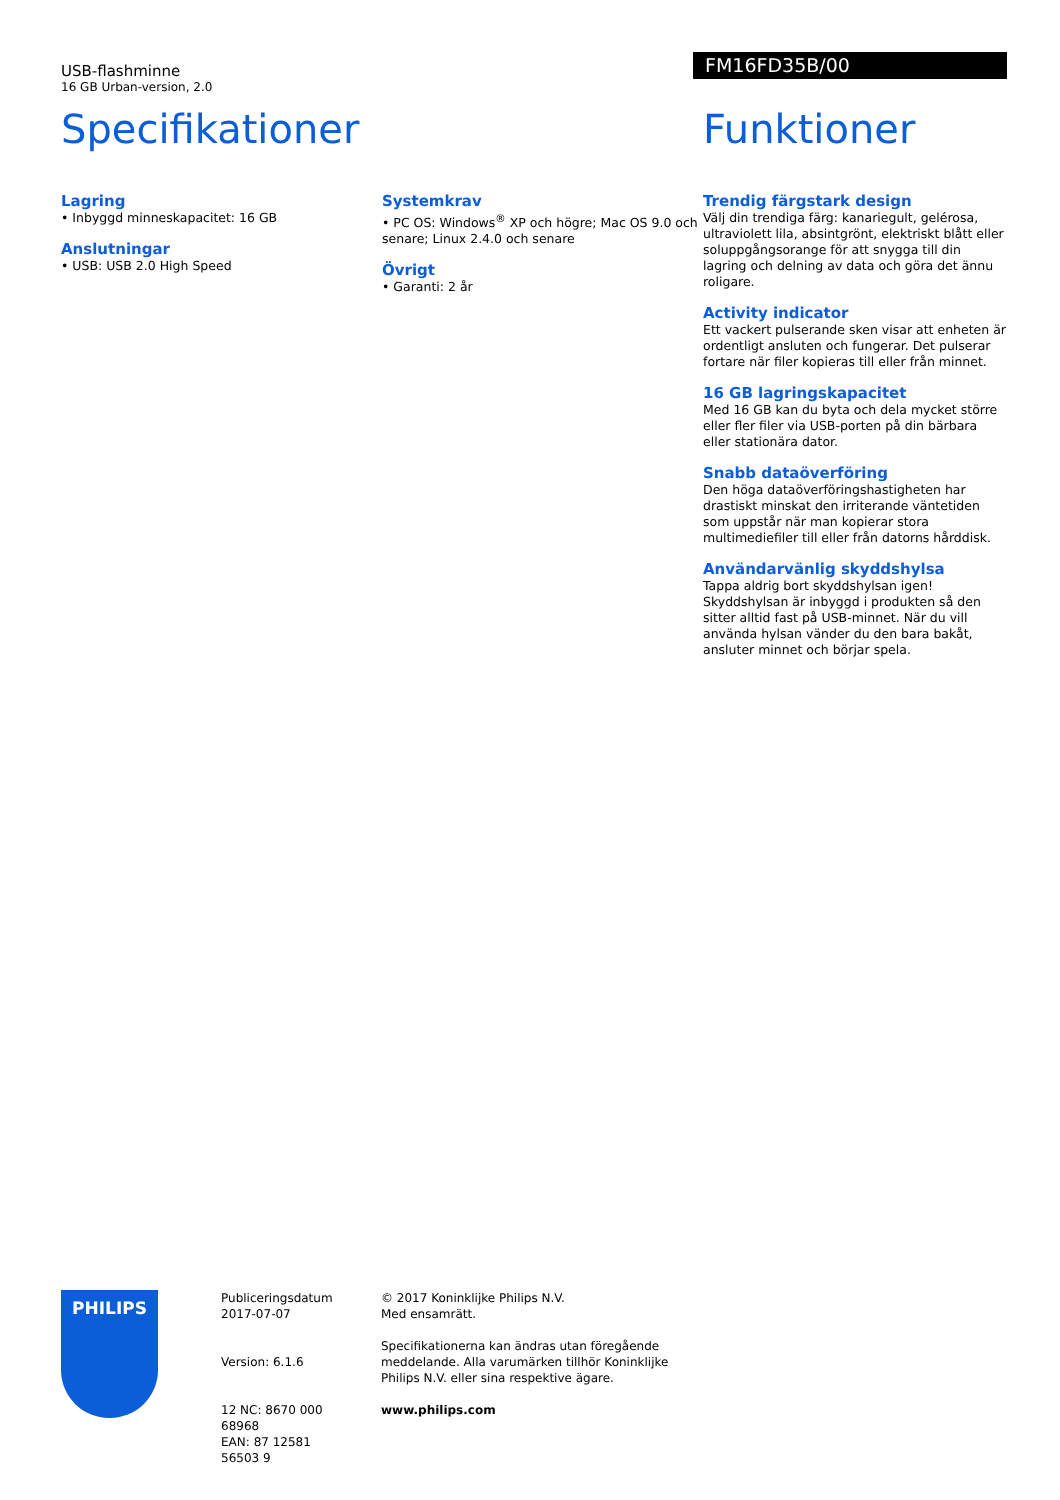USB-flashminne
16 GB Urban-version, 2.0
FM16FD35B/00
Specifikationer
Lagring
• Inbyggd minneskapacitet: 16 GB
Anslutningar
• USB: USB 2.0 High Speed
Systemkrav
• PC OS: Windows<sup>®</sup> XP och högre; Mac OS 9.0 och senare; Linux 2.4.0 och senare
Övrigt
• Garanti: 2 år
Funktioner
Trendig färgstark design
Välj din trendiga färg: kanariegult, gelérosa, ultraviolett lila, absintgrönt, elektriskt blått eller soluppgångsorange för att snygga till din lagring och delning av data och göra det ännu roligare.
Activity indicator
Ett vackert pulserande sken visar att enheten är ordentligt ansluten och fungerar. Det pulserar fortare när filer kopieras till eller från minnet.
16 GB lagringskapacitet
Med 16 GB kan du byta och dela mycket större eller fler filer via USB-porten på din bärbara eller stationära dator.
Snabb dataöverföring
Den höga dataöverföringshastigheten har drastiskt minskat den irriterande väntetiden som uppstår när man kopierar stora multimediefiler till eller från datorns hårddisk.
Användarvänlig skyddshylsa
Tappa aldrig bort skyddshylsan igen! Skyddshylsan är inbyggd i produkten så den sitter alltid fast på USB-minnet. När du vill använda hylsan vänder du den bara bakåt, ansluter minnet och börjar spela.
PHILIPS
Publiceringsdatum
2017-07-07
Version: 6.1.6
12 NC: 8670 000 68968
EAN: 87 12581 56503 9
© 2017 Koninklijke Philips N.V.
Med ensamrätt.
Specifikationerna kan ändras utan föregående meddelande. Alla varumärken tillhör Koninklijke Philips N.V. eller sina respektive ägare.
www.philips.com